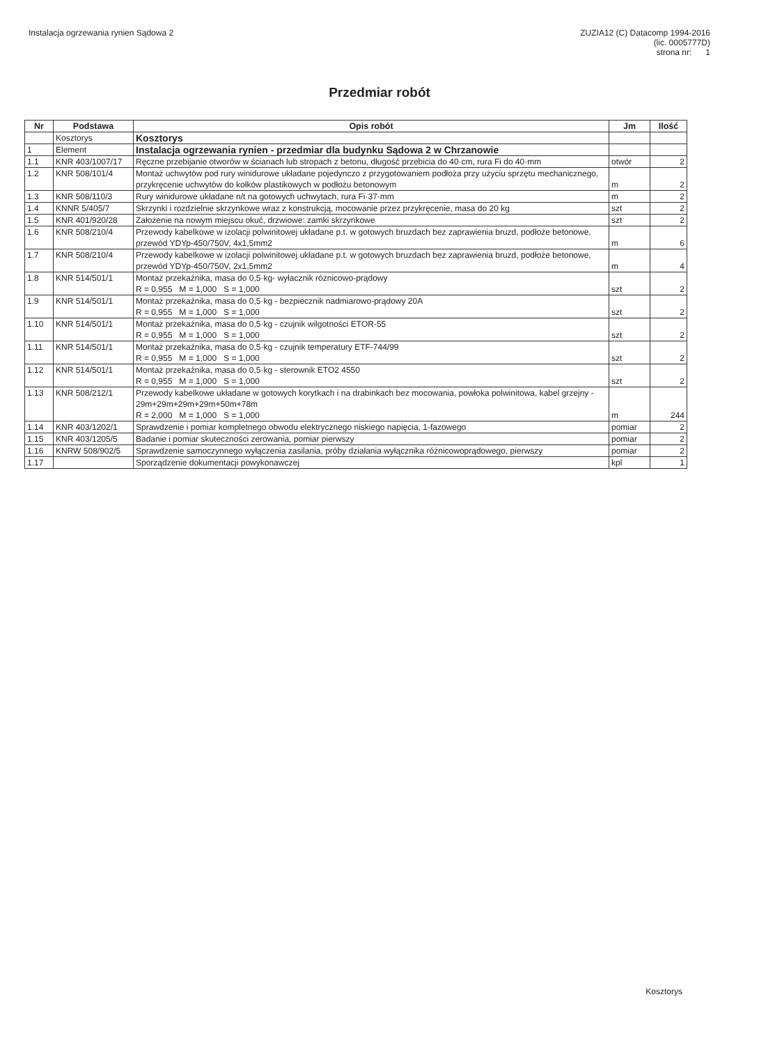Instalacja ogrzewania rynien Sądowa 2
ZUZIA12 (C) Datacomp 1994-2016
(lic. 0005777D)
strona nr: 1
Przedmiar robót
| Nr | Podstawa | Opis robót | Jm | Ilość |
| --- | --- | --- | --- | --- |
| | Kosztorys | Kosztorys | | |
| 1 | Element | Instalacja ogrzewania rynien - przedmiar dla budynku Sądowa 2 w Chrzanowie | | |
| 1.1 | KNR 403/1007/17 | Ręczne przebijanie otworów w ścianach lub stropach z betonu, długość przebicia do 40·cm, rura Fi do 40·mm | otwór | 2 |
| 1.2 | KNR 508/101/4 | Montaż uchwytów pod rury winidurowe układane pojedynczo z przygotowaniem podłoża przy użyciu sprzętu mechanicznego, przykręcenie uchwytów do kołków plastikowych w podłożu betonowym | m | 2 |
| 1.3 | KNR 508/110/3 | Rury winidurowe układane n/t na gotowych uchwytach, rura Fi·37·mm | m | 2 |
| 1.4 | KNNR 5/405/7 | Skrzynki i rozdzielnie skrzynkowe wraz z konstrukcją, mocowanie przez przykręcenie, masa do 20 kg | szt | 2 |
| 1.5 | KNR 401/920/28 | Założenie na nowym miejscu okuć, drzwiowe: zamki skrzynkowe | szt | 2 |
| 1.6 | KNR 508/210/4 | Przewody kabelkowe w izolacji polwinitowej układane p.t. w gotowych bruzdach bez zaprawienia bruzd, podłoże betonowe, przewód YDYp-450/750V, 4x1,5mm2 | m | 6 |
| 1.7 | KNR 508/210/4 | Przewody kabelkowe w izolacji polwinitowej układane p.t. w gotowych bruzdach bez zaprawienia bruzd, podłoże betonowe, przewód YDYp-450/750V, 2x1,5mm2 | m | 4 |
| 1.8 | KNR 514/501/1 | Montaż przekaźnika, masa do 0,5·kg- wyłacznik różnicowo-prądowy R = 0,955 M = 1,000 S = 1,000 | szt | 2 |
| 1.9 | KNR 514/501/1 | Montaż przekaźnika, masa do 0,5·kg - bezpiecznik nadmiarowo-prądowy 20A R = 0,955 M = 1,000 S = 1,000 | szt | 2 |
| 1.10 | KNR 514/501/1 | Montaż przekaźnika, masa do 0,5·kg - czujnik wilgotności ETOR-55 R = 0,955 M = 1,000 S = 1,000 | szt | 2 |
| 1.11 | KNR 514/501/1 | Montaż przekaźnika, masa do 0,5·kg - czujnik temperatury ETF-744/99 R = 0,955 M = 1,000 S = 1,000 | szt | 2 |
| 1.12 | KNR 514/501/1 | Montaż przekaźnika, masa do 0,5·kg - sterownik ETO2 4550 R = 0,955 M = 1,000 S = 1,000 | szt | 2 |
| 1.13 | KNR 508/212/1 | Przewody kabelkowe układane w gotowych korytkach i na drabinkach bez mocowania, powłoka polwinitowa, kabel grzejny - 29m+29m+29m+29m+50m+78m R = 2,000 M = 1,000 S = 1,000 | m | 244 |
| 1.14 | KNR 403/1202/1 | Sprawdzenie i pomiar kompletnego obwodu elektrycznego niskiego napięcia, 1-fazowego | pomiar | 2 |
| 1.15 | KNR 403/1205/5 | Badanie i pomiar skuteczności zerowania, pomiar pierwszy | pomiar | 2 |
| 1.16 | KNRW 508/902/5 | Sprawdzenie samoczynnego wyłączenia zasilania, próby działania wyłącznika różnicowoprądowego, pierwszy | pomiar | 2 |
| 1.17 | | Sporządzenie dokumentacji powykonawczej | kpl | 1 |
Kosztorys